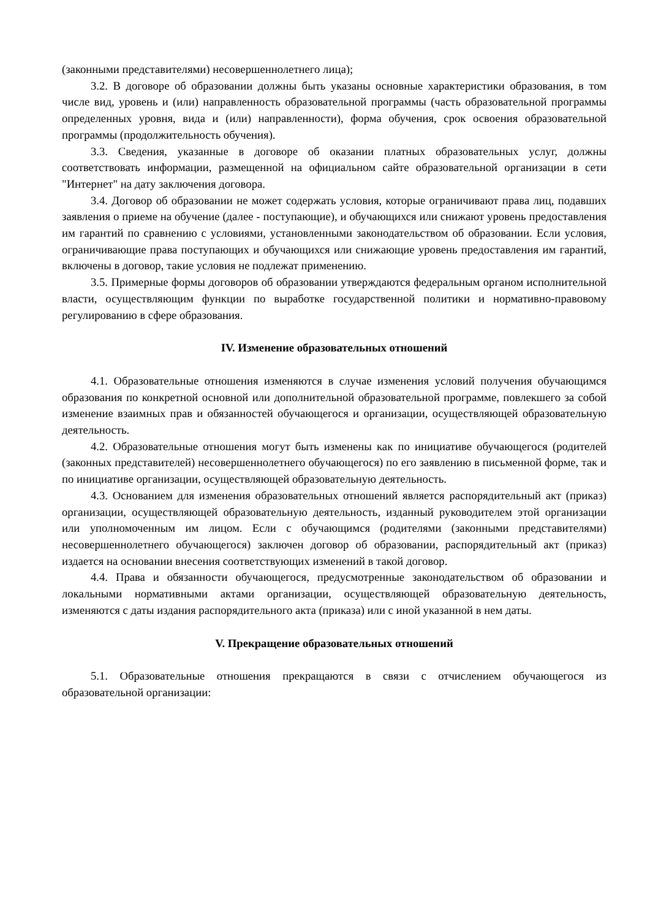(законными представителями) несовершеннолетнего лица);
3.2. В договоре об образовании должны быть указаны основные характеристики образования, в том числе вид, уровень и (или) направленность образовательной программы (часть образовательной программы определенных уровня, вида и (или) направленности), форма обучения, срок освоения образовательной программы (продолжительность обучения).
3.3. Сведения, указанные в договоре об оказании платных образовательных услуг, должны соответствовать информации, размещенной на официальном сайте образовательной организации в сети "Интернет" на дату заключения договора.
3.4. Договор об образовании не может содержать условия, которые ограничивают права лиц, подавших заявления о приеме на обучение (далее - поступающие), и обучающихся или снижают уровень предоставления им гарантий по сравнению с условиями, установленными законодательством об образовании. Если условия, ограничивающие права поступающих и обучающихся или снижающие уровень предоставления им гарантий, включены в договор, такие условия не подлежат применению.
3.5. Примерные формы договоров об образовании утверждаются федеральным органом исполнительной власти, осуществляющим функции по выработке государственной политики и нормативно-правовому регулированию в сфере образования.
IV. Изменение образовательных отношений
4.1. Образовательные отношения изменяются в случае изменения условий получения обучающимся образования по конкретной основной или дополнительной образовательной программе, повлекшего за собой изменение взаимных прав и обязанностей обучающегося и организации, осуществляющей образовательную деятельность.
4.2. Образовательные отношения могут быть изменены как по инициативе обучающегося (родителей (законных представителей) несовершеннолетнего обучающегося) по его заявлению в письменной форме, так и по инициативе организации, осуществляющей образовательную деятельность.
4.3. Основанием для изменения образовательных отношений является распорядительный акт (приказ) организации, осуществляющей образовательную деятельность, изданный руководителем этой организации или уполномоченным им лицом. Если с обучающимся (родителями (законными представителями) несовершеннолетнего обучающегося) заключен договор об образовании, распорядительный акт (приказ) издается на основании внесения соответствующих изменений в такой договор.
4.4. Права и обязанности обучающегося, предусмотренные законодательством об образовании и локальными нормативными актами организации, осуществляющей образовательную деятельность, изменяются с даты издания распорядительного акта (приказа) или с иной указанной в нем даты.
V. Прекращение образовательных отношений
5.1. Образовательные отношения прекращаются в связи с отчислением обучающегося из образовательной организации: